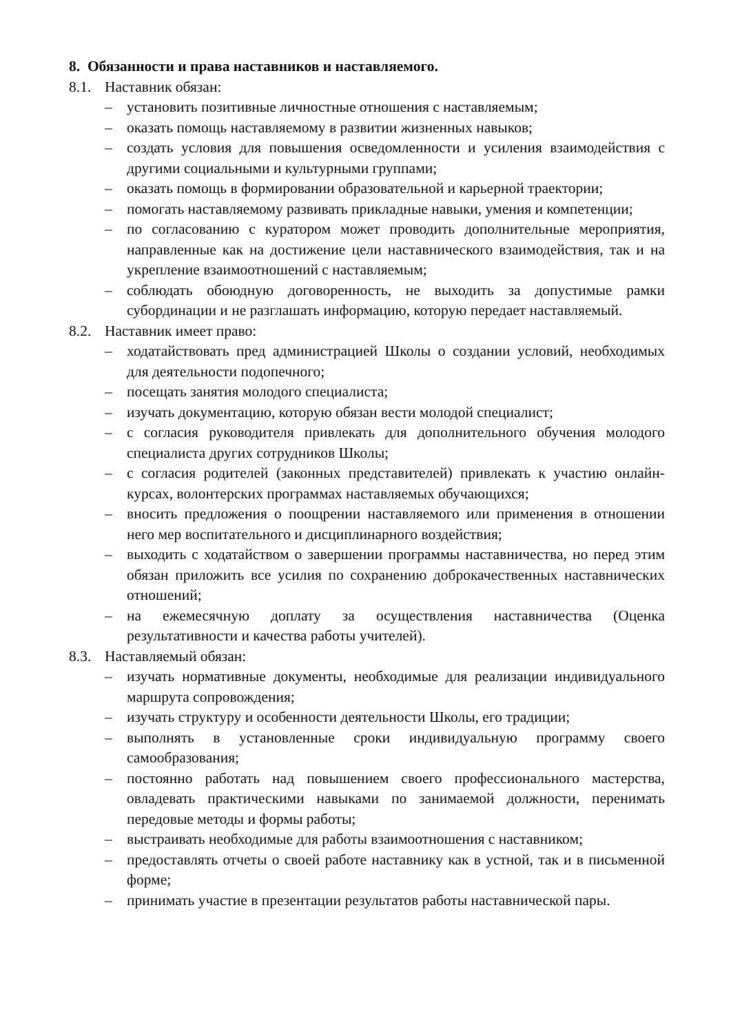8. Обязанности и права наставников и наставляемого.
8.1. Наставник обязан:
– установить позитивные личностные отношения с наставляемым;
– оказать помощь наставляемому в развитии жизненных навыков;
– создать условия для повышения осведомленности и усиления взаимодействия с другими социальными и культурными группами;
– оказать помощь в формировании образовательной и карьерной траектории;
– помогать наставляемому развивать прикладные навыки, умения и компетенции;
– по согласованию с куратором может проводить дополнительные мероприятия, направленные как на достижение цели наставнического взаимодействия, так и на укрепление взаимоотношений с наставляемым;
– соблюдать обоюдную договоренность, не выходить за допустимые рамки субординации и не разглашать информацию, которую передает наставляемый.
8.2. Наставник имеет право:
– ходатайствовать пред администрацией Школы о создании условий, необходимых для деятельности подопечного;
– посещать занятия молодого специалиста;
– изучать документацию, которую обязан вести молодой специалист;
– с согласия руководителя привлекать для дополнительного обучения молодого специалиста других сотрудников Школы;
– с согласия родителей (законных представителей) привлекать к участию онлайн-курсах, волонтерских программах наставляемых обучающихся;
– вносить предложения о поощрении наставляемого или применения в отношении него мер воспитательного и дисциплинарного воздействия;
– выходить с ходатайством о завершении программы наставничества, но перед этим обязан приложить все усилия по сохранению доброкачественных наставнических отношений;
– на ежемесячную доплату за осуществления наставничества (Оценка результативности и качества работы учителей).
8.3. Наставляемый обязан:
– изучать нормативные документы, необходимые для реализации индивидуального маршрута сопровождения;
– изучать структуру и особенности деятельности Школы, его традиции;
– выполнять в установленные сроки индивидуальную программу своего самообразования;
– постоянно работать над повышением своего профессионального мастерства, овладевать практическими навыками по занимаемой должности, перенимать передовые методы и формы работы;
– выстраивать необходимые для работы взаимоотношения с наставником;
– предоставлять отчеты о своей работе наставнику как в устной, так и в письменной форме;
– принимать участие в презентации результатов работы наставнической пары.